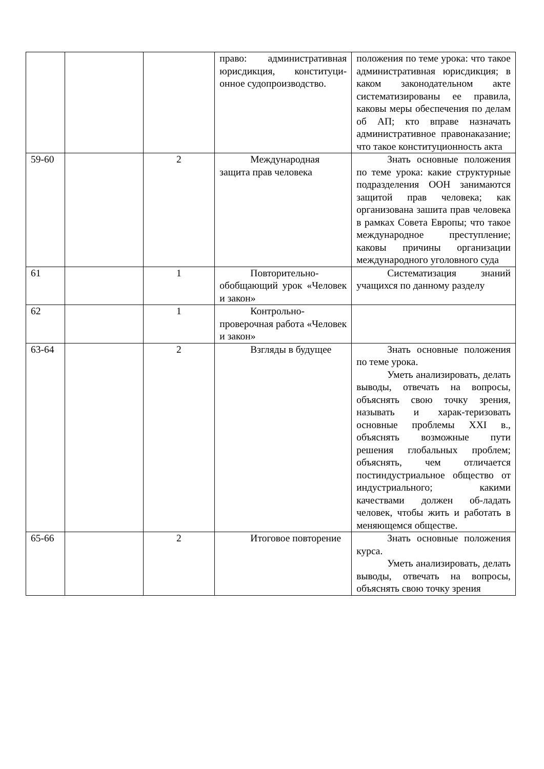| | | | право: административная юрисдикция, конституци-онное судопроизводство. | положения по теме урока: что такое административная юрисдикция; в каком законодательном акте систематизированы ее правила, каковы меры обеспечения по делам об АП; кто вправе назначать административное правонаказание; что такое конституционность акта |
| 59-60 | | 2 | Международная защита прав человека | Знать основные положения по теме урока: какие структурные подразделения ООН занимаются защитой прав человека; как организована зашита прав человека в рамках Совета Европы; что такое международное преступление; каковы причины организации международного уголовного суда |
| 61 | | 1 | Повторительно-обобщающий урок «Человек и закон» | Систематизация знаний учащихся по данному разделу |
| 62 | | 1 | Контрольно-проверочная работа «Человек и закон» | |
| 63-64 | | 2 | Взгляды в будущее | Знать основные положения по теме урока. Уметь анализировать, делать выводы, отвечать на вопросы, объяснять свою точку зрения, называть и харак-теризовать основные проблемы XXI в., объяснять возможные пути решения глобальных проблем; объяснять, чем отличается постиндустриальное общество от индустриального; какими качествами должен об-ладать человек, чтобы жить и работать в меняющемся обществе. |
| 65-66 | | 2 | Итоговое повторение | Знать основные положения курса. Уметь анализировать, делать выводы, отвечать на вопросы, объяснять свою точку зрения |